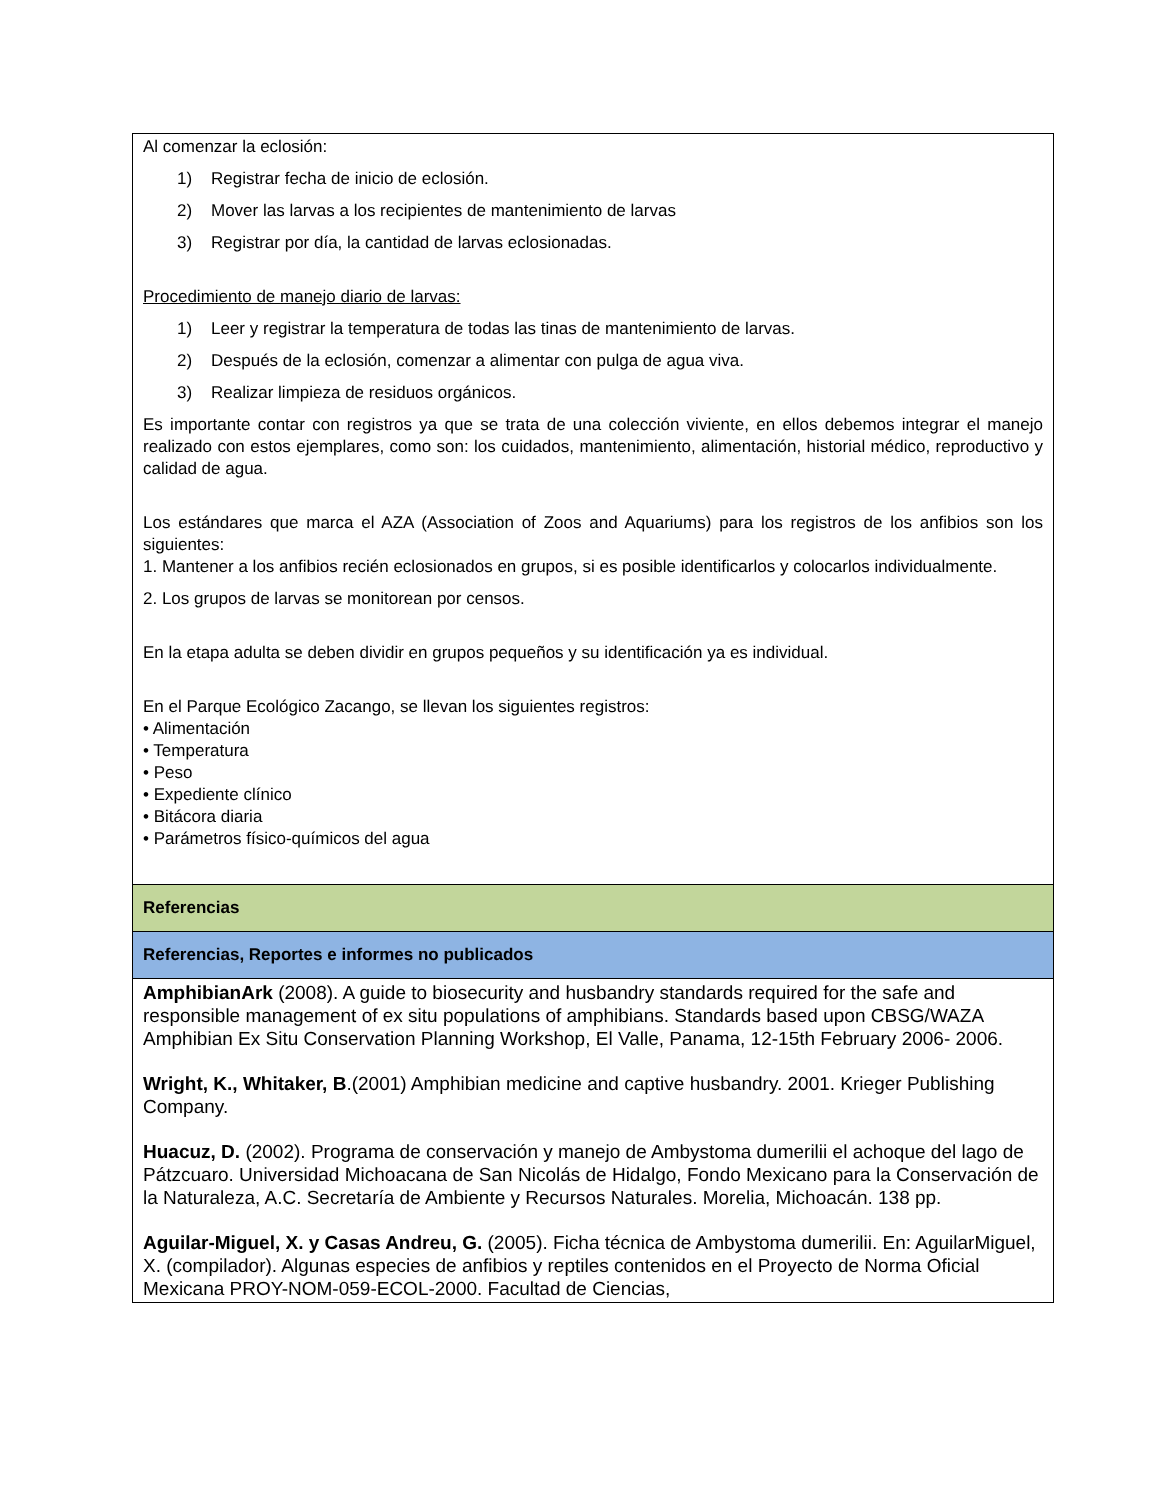| Al comenzar la eclosión: 1) Registrar fecha de inicio de eclosión. 2) Mover las larvas a los recipientes de mantenimiento de larvas 3) Registrar por día, la cantidad de larvas eclosionadas. Procedimiento de manejo diario de larvas: 1) Leer y registrar la temperatura de todas las tinas de mantenimiento de larvas. 2) Después de la eclosión, comenzar a alimentar con pulga de agua viva. 3) Realizar limpieza de residuos orgánicos. Es importante contar con registros ya que se trata de una colección viviente, en ellos debemos integrar el manejo realizado con estos ejemplares, como son: los cuidados, mantenimiento, alimentación, historial médico, reproductivo y calidad de agua. Los estándares que marca el AZA (Association of Zoos and Aquariums) para los registros de los anfibios son los siguientes: 1. Mantener a los anfibios recién eclosionados en grupos, si es posible identificarlos y colocarlos individualmente. 2. Los grupos de larvas se monitorean por censos. En la etapa adulta se deben dividir en grupos pequeños y su identificación ya es individual. En el Parque Ecológico Zacango, se llevan los siguientes registros: • Alimentación • Temperatura • Peso • Expediente clínico • Bitácora diaria • Parámetros físico-químicos del agua |
| Referencias |
| Referencias, Reportes e informes no publicados |
| AmphibianArk (2008). A guide to biosecurity and husbandry standards required for the safe and responsible management of ex situ populations of amphibians. Standards based upon CBSG/WAZA Amphibian Ex Situ Conservation Planning Workshop, El Valle, Panama, 12-15th February 2006- 2006. Wright, K., Whitaker, B .(2001) Amphibian medicine and captive husbandry. 2001. Krieger Publishing Company. Huacuz, D. (2002). Programa de conservación y manejo de Ambystoma dumerilii el achoque del lago de Pátzcuaro. Universidad Michoacana de San Nicolás de Hidalgo, Fondo Mexicano para la Conservación de la Naturaleza, A.C. Secretaría de Ambiente y Recursos Naturales. Morelia, Michoacán. 138 pp. Aguilar-Miguel, X. y Casas Andreu, G. (2005). Ficha técnica de Ambystoma dumerilii. En: AguilarMiguel, X. (compilador). Algunas especies de anfibios y reptiles contenidos en el Proyecto de Norma Oficial Mexicana PROY-NOM-059-ECOL-2000. Facultad de Ciencias, |